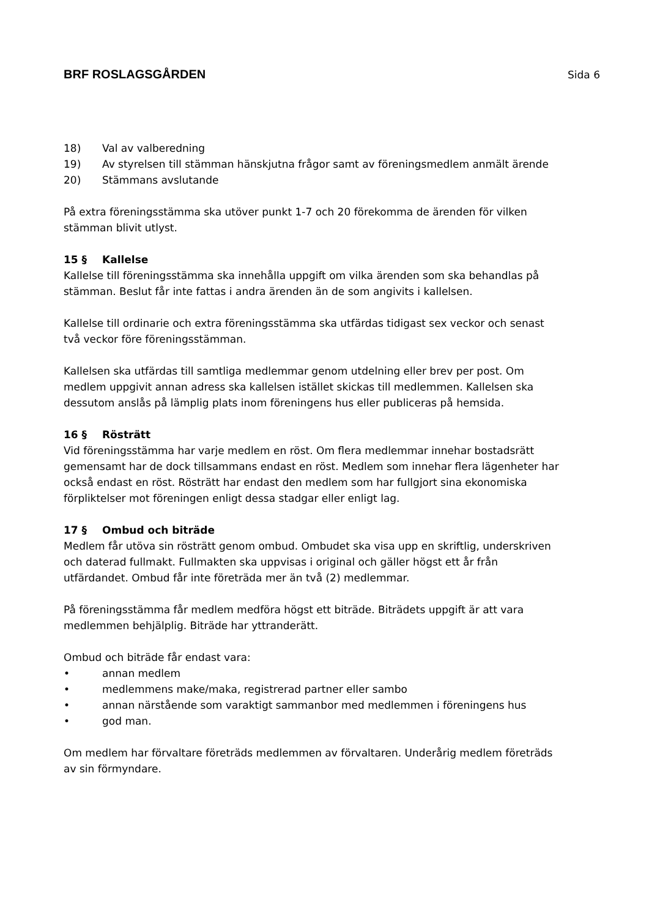BRF ROSLAGSGÅRDEN Sida 6
18) Val av valberedning
19) Av styrelsen till stämman hänskjutna frågor samt av föreningsmedlem anmält ärende
20) Stämmans avslutande
På extra föreningsstämma ska utöver punkt 1-7 och 20 förekomma de ärenden för vilken stämman blivit utlyst.
15 § Kallelse
Kallelse till föreningsstämma ska innehålla uppgift om vilka ärenden som ska behandlas på stämman. Beslut får inte fattas i andra ärenden än de som angivits i kallelsen.
Kallelse till ordinarie och extra föreningsstämma ska utfärdas tidigast sex veckor och senast två veckor före föreningsstämman.
Kallelsen ska utfärdas till samtliga medlemmar genom utdelning eller brev per post. Om medlem uppgivit annan adress ska kallelsen istället skickas till medlemmen. Kallelsen ska dessutom anslås på lämplig plats inom föreningens hus eller publiceras på hemsida.
16 § Rösträtt
Vid föreningsstämma har varje medlem en röst. Om flera medlemmar innehar bostadsrätt gemensamt har de dock tillsammans endast en röst. Medlem som innehar flera lägenheter har också endast en röst. Rösträtt har endast den medlem som har fullgjort sina ekonomiska förpliktelser mot föreningen enligt dessa stadgar eller enligt lag.
17 § Ombud och biträde
Medlem får utöva sin rösträtt genom ombud. Ombudet ska visa upp en skriftlig, underskriven och daterad fullmakt. Fullmakten ska uppvisas i original och gäller högst ett år från utfärdandet. Ombud får inte företräda mer än två (2) medlemmar.
På föreningsstämma får medlem medföra högst ett biträde. Biträdets uppgift är att vara medlemmen behjälplig. Biträde har yttranderätt.
Ombud och biträde får endast vara:
• annan medlem
• medlemmens make/maka, registrerad partner eller sambo
• annan närstående som varaktigt sammanbor med medlemmen i föreningens hus
• god man.
Om medlem har förvaltare företräds medlemmen av förvaltaren. Underårig medlem företräds av sin förmyndare.